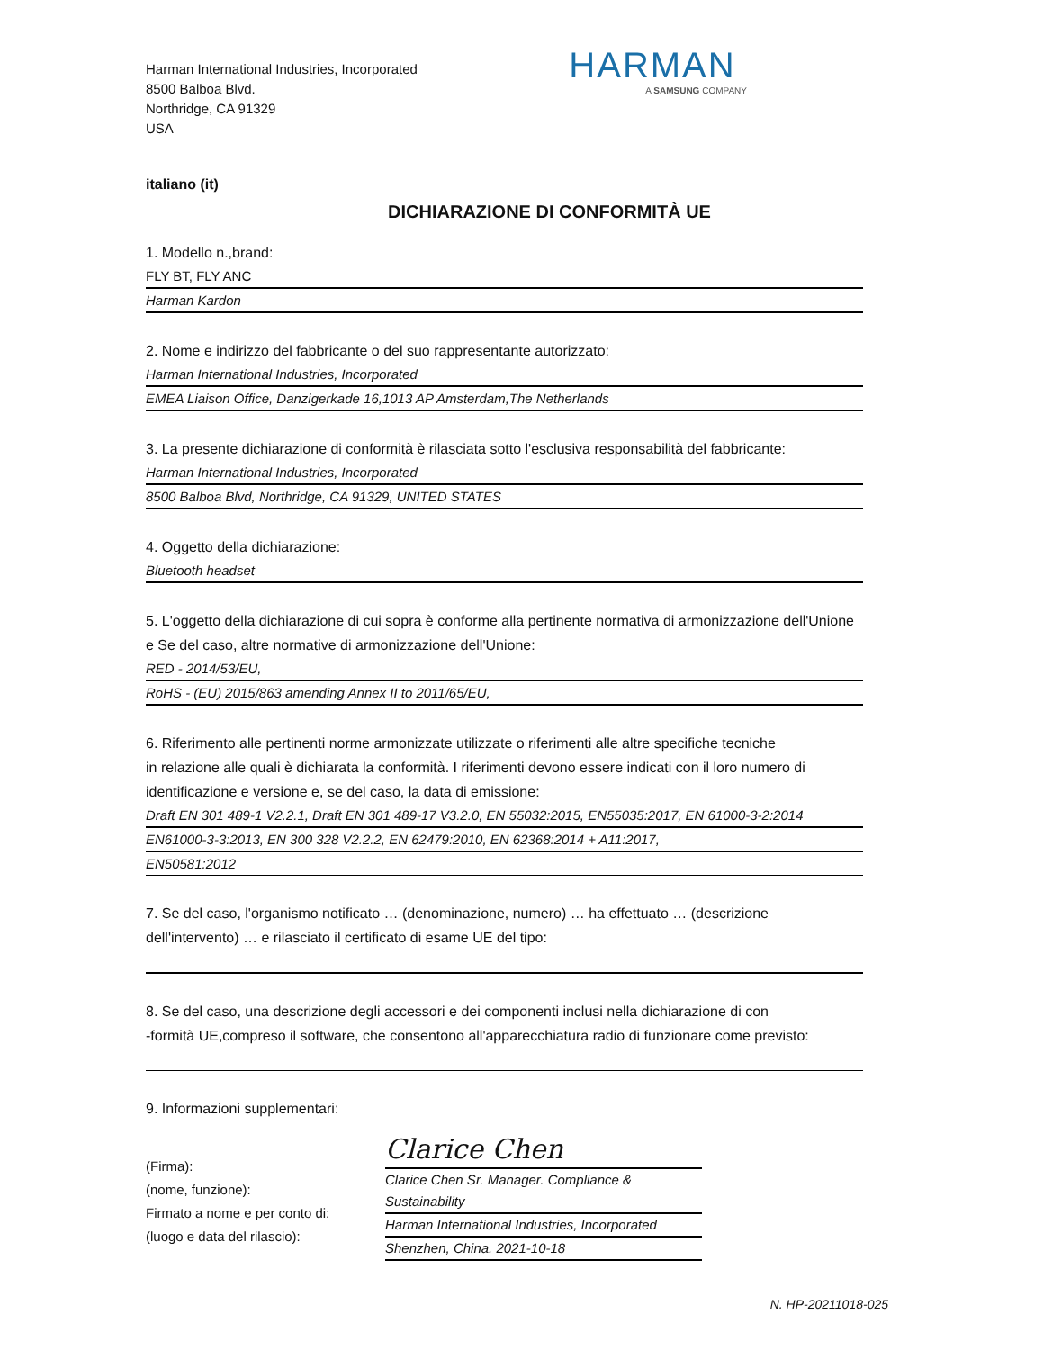Harman International Industries, Incorporated
8500 Balboa Blvd.
Northridge, CA 91329
USA
HARMAN
A SAMSUNG COMPANY
italiano (it)
DICHIARAZIONE DI CONFORMITÀ UE
1. Modello n.,brand:
FLY BT, FLY ANC
Harman Kardon
2. Nome e indirizzo del fabbricante o del suo rappresentante autorizzato:
Harman International Industries, Incorporated
EMEA Liaison Office, Danzigerkade 16,1013 AP Amsterdam,The Netherlands
3. La presente dichiarazione di conformità è rilasciata sotto l'esclusiva responsabilità del fabbricante:
Harman International Industries, Incorporated
8500 Balboa Blvd, Northridge, CA 91329, UNITED STATES
4. Oggetto della dichiarazione:
Bluetooth headset
5. L'oggetto della dichiarazione di cui sopra è conforme alla pertinente normativa di armonizzazione dell'Unione e Se del caso, altre normative di armonizzazione dell'Unione:
RED - 2014/53/EU,
RoHS - (EU) 2015/863 amending Annex II to 2011/65/EU,
6. Riferimento alle pertinenti norme armonizzate utilizzate o riferimenti alle altre specifiche tecniche
in relazione alle quali è dichiarata la conformità. I riferimenti devono essere indicati con il loro numero di identificazione e versione e, se del caso, la data di emissione:
Draft EN 301 489-1 V2.2.1, Draft EN 301 489-17 V3.2.0, EN 55032:2015, EN55035:2017, EN 61000-3-2:2014
EN61000-3-3:2013, EN 300 328 V2.2.2, EN 62479:2010, EN 62368:2014 + A11:2017,
EN50581:2012
7. Se del caso, l'organismo notificato … (denominazione, numero) … ha effettuato … (descrizione dell'intervento) … e rilasciato il certificato di esame UE del tipo:
8. Se del caso, una descrizione degli accessori e dei componenti inclusi nella dichiarazione di con
-formità UE,compreso il software, che consentono all'apparecchiatura radio di funzionare come previsto:
9. Informazioni supplementari:
(Firma):
(nome, funzione):
Firmato a nome e per conto di:
(luogo e data del rilascio):
Clarice Chen
Clarice Chen Sr. Manager. Compliance & Sustainability
Harman International Industries, Incorporated
Shenzhen, China. 2021-10-18
N. HP-20211018-025